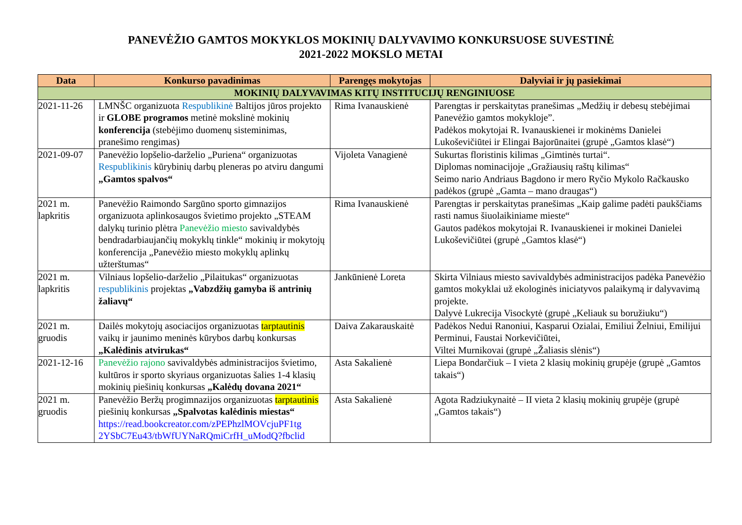PANEVĖŽIO GAMTOS MOKYKLOS MOKINIŲ DALYVAVIMO KONKURSUOSE SUVESTINĖ
2021-2022 MOKSLO METAI
| Data | Konkurso pavadinimas | Parengęs mokytojas | Dalyviai ir jų pasiekimai |
| --- | --- | --- | --- |
| MOKINIŲ DALYVAVIMAS KITŲ INSTITUCIJŲ RENGINIUOSE | | | |
| 2021-11-26 | LMNŠC organizuota Respublikinė Baltijos jūros projekto ir GLOBE programos metinė mokslinė mokinių konferencija (stebėjimo duomenų sisteminimas, pranešimo rengimas) | Rima Ivanauskienė | Parengtas ir perskaitytas pranešimas „Medžių ir debesų stebėjimai Panevėžio gamtos mokykloje”. Padėkos mokytojai R. Ivanauskienei ir mokinėms Danielei Lukoševičiūtei ir Elingai Bajorūnaitei (grupė „Gamtos klasė“) |
| 2021-09-07 | Panevėžio lopšelio-darželio „Puriena“ organizuotas Respublikinis kūrybinių darbų pleneras po atviru dangumi „Gamtos spalvos“ | Vijoleta Vanagienė | Sukurtas floristinis kilimas „Gimtinės turtai“. Diplomas nominacijoje „Gražiausių raštų kilimas“ Seimo nario Andriaus Bagdono ir mero Ryčio Mykolo Račkausko padėkos (grupė „Gamta – mano draugas“) |
| 2021 m. lapkritis | Panevėžio Raimondo Sargūno sporto gimnazijos organizuota aplinkosaugos švietimo projekto „STEAM dalykų turinio plėtra Panevėžio miesto savivaldybės bendradarbiaujančių mokyklų tinkle“ mokinių ir mokytojų konferencija „Panevėžio miesto mokyklų aplinkų užterštumas“ | Rima Ivanauskienė | Parengtas ir perskaitytas pranešimas „Kaip galime padėti paukščiams rasti namus šiuolaikiniame mieste“ Gautos padėkos mokytojai R. Ivanauskienei ir mokinei Danielei Lukoševičiūtei (grupė „Gamtos klasė“) |
| 2021 m. lapkritis | Vilniaus lopšelio-darželio „Pilaitukas“ organizuotas respublikinis projektas „Vabzdžių gamyba iš antrinių žaliavų“ | Jankūnienė Loreta | Skirta Vilniaus miesto savivaldybės administracijos padėka Panevėžio gamtos mokyklai už ekologinės iniciatyvos palaikymą ir dalyvavimą projekte. Dalyvė Lukrecija Visockytė (grupė „Keliauk su boružiuku“) |
| 2021 m. gruodis | Dailės mokytojų asociacijos organizuotas tarptautinis vaikų ir jaunimo meninės kūrybos darbų konkursas „Kalėdinis atvirukas“ | Daiva Zakarauskaitė | Padėkos Nedui Ranoniui, Kasparui Ozialai, Emiliui Želniui, Emilijui Perminui, Faustai Norkevičiūtei, Viltei Murnikovai (grupė „Žaliasis slėnis“) |
| 2021-12-16 | Panevėžio rajono savivaldybės administracijos švietimo, kultūros ir sporto skyriaus organizuotas šalies 1-4 klasių mokinių piešinių konkursas „Kalėdų dovana 2021“ | Asta Sakalienė | Liepa Bondarčiuk – I vieta 2 klasių mokinių grupėje (grupė „Gamtos takais“) |
| 2021 m. gruodis | Panevėžio Beržų progimnazijos organizuotas tarptautinis piešinių konkursas „Spalvotas kalėdinis miestas“ https://read.bookcreator.com/zPEPhzlMOVcjuPF1tg 2YSbC7Eu43/tbWfUYNaRQmiCrfH_uModQ?fbclid | Asta Sakalienė | Agota Radziukynaitė – II vieta 2 klasių mokinių grupėje (grupė „Gamtos takais“) |